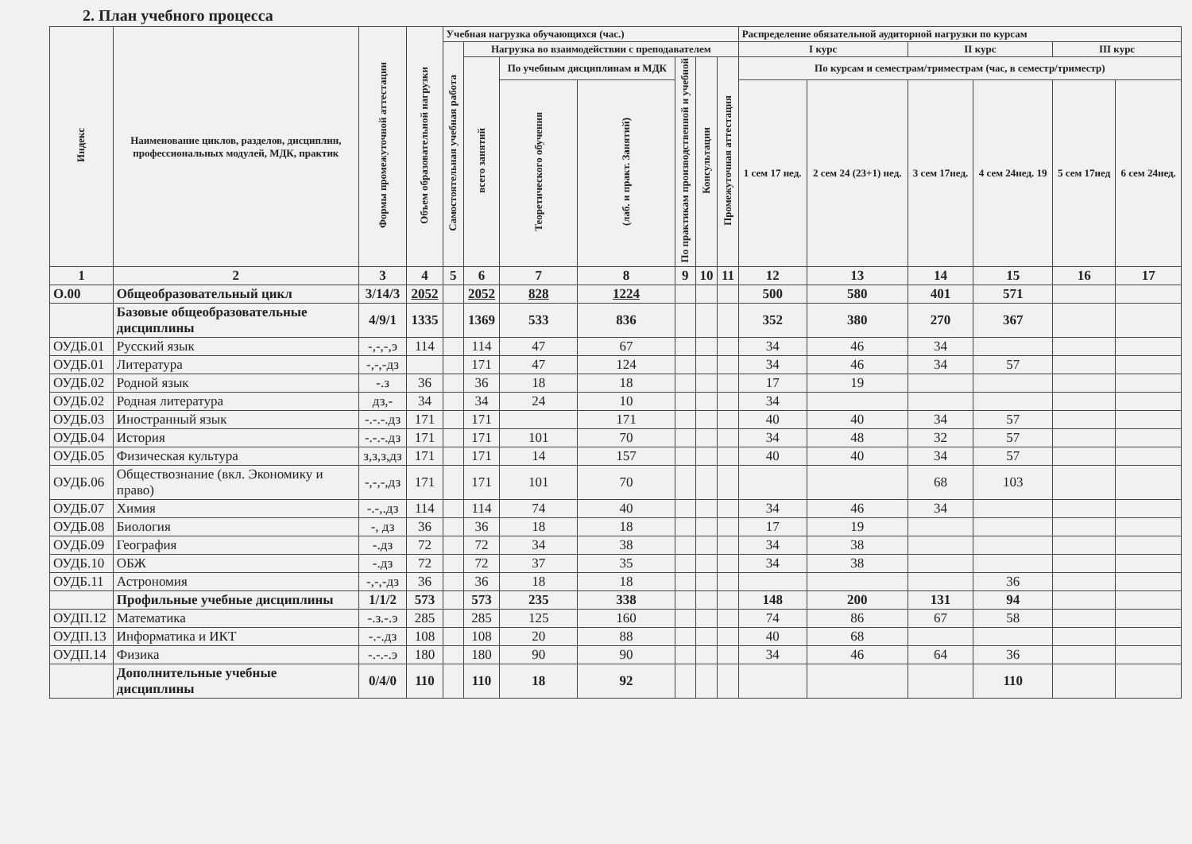2. План учебного процесса
| Индекс | Наименование циклов, разделов, дисциплин, профессиональных модулей, МДК, практик | Формы промежуточной аттестации | Объем образовательной нагрузки | Учебная нагрузка обучающихся (час.) | | | | | | | Распределение обязательной аудиторной нагрузки по курсам | | | | | |
| --- | --- | --- | --- | --- | --- | --- | --- | --- | --- | --- | --- | --- | --- | --- | --- | --- |
| | | | | Самостоятельная учебная работа | Нагрузка во взаимодействии с преподавателем | | | | | | I курс | | II курс | | III курс | |
| | | | | | всего занятий | По учебным дисциплинам и МДК | | По практикам производственной и учебной | Консультации | Промежуточная аттестация | По курсам и семестрам/триместрам (час, в семестр/триместр) | | | | | |
| | | | | | | Теоретического обучения | (лаб. и практ. Занятий) | | | | 1 сем 17 нед. | 2 сем 24 (23+1) нед. | 3 сем 17нед. | 4 сем 24нед. 19 | 5 сем 17нед | 6 сем 24нед. |
| 1 | 2 | 3 | 4 | 5 | 6 | 7 | 8 | 9 | 10 | 11 | 12 | 13 | 14 | 15 | 16 | 17 |
| О.00 | Общеобразовательный цикл | 3/14/3 | 2052 | | 2052 | 828 | 1224 | | | | 500 | 580 | 401 | 571 | | |
| | Базовые общеобразовательные дисциплины | 4/9/1 | 1335 | | 1369 | 533 | 836 | | | | 352 | 380 | 270 | 367 | | |
| ОУДБ.01 | Русский язык | -,-,-,э | 114 | | 114 | 47 | 67 | | | | 34 | 46 | 34 | | | |
| ОУДБ.01 | Литература | -,-,-дз | | | 171 | 47 | 124 | | | | 34 | 46 | 34 | 57 | | |
| ОУДБ.02 | Родной язык | -.з | 36 | | 36 | 18 | 18 | | | | 17 | 19 | | | | |
| ОУДБ.02 | Родная литература | дз,- | 34 | | 34 | 24 | 10 | | | | 34 | | | | | |
| ОУДБ.03 | Иностранный язык | -.-.-.дз | 171 | | 171 | | 171 | | | | 40 | 40 | 34 | 57 | | |
| ОУДБ.04 | История | -.-.-.дз | 171 | | 171 | 101 | 70 | | | | 34 | 48 | 32 | 57 | | |
| ОУДБ.05 | Физическая культура | з,з,з,дз | 171 | | 171 | 14 | 157 | | | | 40 | 40 | 34 | 57 | | |
| ОУДБ.06 | Обществознание (вкл. Экономику и право) | -,-,-,дз | 171 | | 171 | 101 | 70 | | | | | | 68 | 103 | | |
| ОУДБ.07 | Химия | -.-,.дз | 114 | | 114 | 74 | 40 | | | | 34 | 46 | 34 | | | |
| ОУДБ.08 | Биология | -, дз | 36 | | 36 | 18 | 18 | | | | 17 | 19 | | | | |
| ОУДБ.09 | География | -.дз | 72 | | 72 | 34 | 38 | | | | 34 | 38 | | | | |
| ОУДБ.10 | ОБЖ | -.дз | 72 | | 72 | 37 | 35 | | | | 34 | 38 | | | | |
| ОУДБ.11 | Астрономия | -,-,-дз | 36 | | 36 | 18 | 18 | | | | | | | 36 | | |
| | Профильные учебные дисциплины | 1/1/2 | 573 | | 573 | 235 | 338 | | | | 148 | 200 | 131 | 94 | | |
| ОУДП.12 | Математика | -.з.-.э | 285 | | 285 | 125 | 160 | | | | 74 | 86 | 67 | 58 | | |
| ОУДП.13 | Информатика и ИКТ | -.-.дз | 108 | | 108 | 20 | 88 | | | | 40 | 68 | | | | |
| ОУДП.14 | Физика | -.-.-.э | 180 | | 180 | 90 | 90 | | | | 34 | 46 | 64 | 36 | | |
| | Дополнительные учебные дисциплины | 0/4/0 | 110 | | 110 | 18 | 92 | | | | | | | 110 | | |